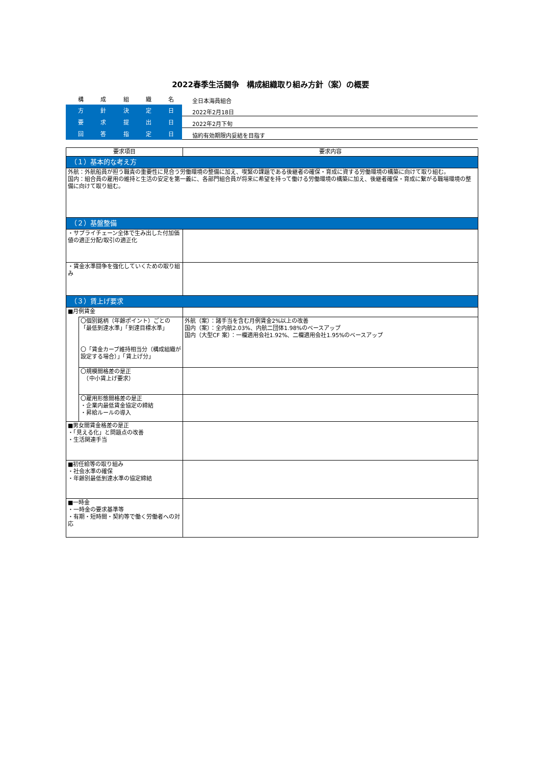2022春季生活闘争　構成組織取り組み方針（案）の概要
| 構 成 組 織 名 | 全日本海員組合 |
| 方 針 決 定 日 | 2022年2月18日 |
| 要 求 提 出 日 | 2022年2月下旬 |
| 回 答 指 定 日 | 協約有効期限内妥結を目指す |
| 要求項目 | | 要求内容 |
| --- | --- | --- |
| （１）基本的な考え方 | | |
| 外航：外航船員が担う職責の重要性に見合う労働環境の整備に加え、喫緊の課題である後継者の確保・育成に資する労働環境の構築に向けて取り組む。 国内：組合員の雇用の維持と生活の安定を第一義に、各部門組合員が将来に希望を持って働ける労働環境の構築に加え、後継者確保・育成に繋がる職場環境の整備に向けて取り組む。 | | |
| （２）基盤整備 | | |
| ・サプライチェーン全体で生み出した付加価値の適正分配/取引の適正化 | | |
| ・賃金水準闘争を強化していくための取り組み | | |
| （３）賃上げ要求 | | |
| ■月例賃金 | | |
| | 〇個別銘柄（年齢ポイント）ごとの「最低到達水準」「到達目標水準」 〇「賃金カーブ維持相当分（構成組織が設定する場合）」「賃上げ分」 | 外航（案）：諸手当を含む月例賃金2%以上の改善 国内（案）：全内航2.03%、内航二団体1.98%のベースアップ 国内（大型CF 案）：一欄適用会社1.92%、二欄適用会社1.95%のベースアップ |
| | 〇規模間格差の是正 （中小賃上げ要求） | |
| | 〇雇用形態間格差の是正 ・企業内最低賃金協定の締結 ・昇給ルールの導入 | |
| ■男女間賃金格差の是正 ・「見える化」と問題点の改善 ・生活関連手当 | | |
| ■初任給等の取り組み ・社会水準の確保 ・年齢別最低到達水準の協定締結 | | |
| ■一時金 ・一時金の要求基準等 ・有期・短時間・契約等で働く労働者への対応 | | |